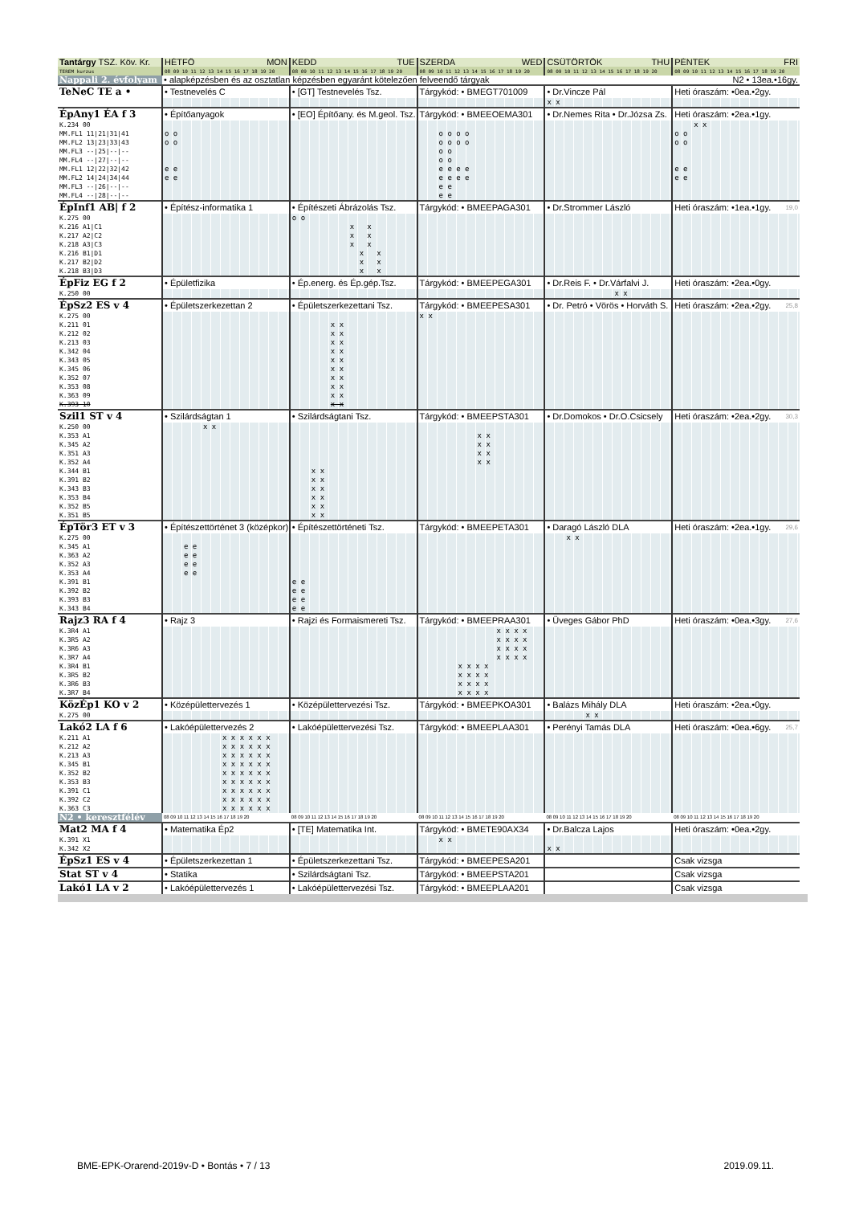| Tantárgy TSZ. Köv. Kr. | HÉTFŐ MON | KEDD TUE | SZERDA WED | CSÜTÖRTÖK THU | PÉNTEK FRI |
| TEREM kurzus | 08 09 10 11 12 13 14 15 16 17 18 19 20 | 08 09 10 11 12 13 14 15 16 17 18 19 20 | 08 09 10 11 12 13 14 15 16 17 18 19 20 | 08 09 10 11 12 13 14 15 16 17 18 19 20 | 08 09 10 11 12 13 14 15 16 17 18 19 20 |
| Nappali 2. évfolyam | • alapképzésben és az osztatlan képzésben egyaránt kötelezően felveendő tárgyak N2 • 13ea.•16gy. | | | | |
| TeNeC TE a • | • Testnevelés C | • [GT] Testnevelés Tsz. | Tárgykód: • BMEGT701009 | • Dr.Vincze Pál | Heti óraszám: •0ea.•2gy. |
| | | | | x x | |
| ÉpAny1 ÉA f 3 | • Építőanyagok | • [EO] Építőany. és M.geol. Tsz. | Tárgykód: • BMEEOEMA301 | • Dr.Nemes Rita • Dr.Józsa Zs. | Heti óraszám: •2ea.•1gy. |
| K.234 00 | | | | | x x |
| MM.FL1 11/21/31/41 | o o | | o o o o | | o o |
| MM.FL2 13/23/33/43 | o o | | o o o o | | o o |
| MM.FL3 --/25/--/-- | | | o o | | |
| MM.FL4 --/27/--/-- | | | o o | | |
| MM.FL1 12/22/32/42 | e e | | e e e e | | e e |
| MM.FL2 14/24/34/44 | e e | | e e e e | | e e |
| MM.FL3 --/26/--/-- | | | e e | | |
| MM.FL4 --/28/--/-- | | | e e | | |
| ÉpInf1 AB/ f 2 | • Építész-informatika 1 | • Építészeti Ábrázolás Tsz. | Tárgykód: • BMEEPAGA301 | • Dr.Strommer László | Heti óraszám: •1ea.•1gy. 19,0 |
| K.275 00 | | o o | | | |
| K.216 A1/C1 | | x x | | | |
| K.217 A2/C2 | | x x | | | |
| K.218 A3/C3 | | x x | | | |
| K.216 B1/D1 | | x x | | | |
| K.217 B2/D2 | | x x | | | |
| K.218 B3/D3 | | x x | | | |
| ÉpFiz EG f 2 | • Épületfizika | • Ép.energ. és Ép.gép.Tsz. | Tárgykód: • BMEEPEGA301 | • Dr.Reis F. • Dr.Várfalvi J. | Heti óraszám: •2ea.•0gy. |
| K.250 00 | | | | x x | |
| ÉpSz2 ES v 4 | • Épületszerkezettan 2 | • Épületszerkezettani Tsz. | Tárgykód: • BMEEPESA301 | • Dr. Petró • Vörös • Horváth S. | Heti óraszám: •2ea.•2gy. 25,8 |
| K.275 00 | | | x x | | |
| K.211 01 | | x x | | | |
| K.212 02 | | x x | | | |
| K.213 03 | | x x | | | |
| K.342 04 | | x x | | | |
| K.343 05 | | x x | | | |
| K.345 06 | | x x | | | |
| K.352 07 | | x x | | | |
| K.353 08 | | x x | | | |
| K.363 09 | | x x | | | |
| K.393 10 | | x x | | | |
| Szil1 ST v 4 | • Szilárdságtan 1 | • Szilárdságtani Tsz. | Tárgykód: • BMEEPSTA301 | • Dr.Domokos • Dr.O.Csicsely | Heti óraszám: •2ea.•2gy. 30,3 |
| K.250 00 | x x | | | | |
| K.353 A1 | | | x x | | |
| K.345 A2 | | | x x | | |
| K.351 A3 | | | x x | | |
| K.352 A4 | | | x x | | |
| K.344 B1 | | x x | | | |
| K.391 B2 | | x x | | | |
| K.343 B3 | | x x | | | |
| K.353 B4 | | x x | | | |
| K.352 B5 | | x x | | | |
| K.351 B5 | | x x | | | |
| ÉpTör3 ET v 3 | • Építészettörténet 3 (középkor) | • Építészettörténeti Tsz. | Tárgykód: • BMEEPETA301 | • Daragó László DLA | Heti óraszám: •2ea.•1gy. 29,6 |
| K.275 00 | | | | x x | |
| K.345 A1 | e e | | | | |
| K.363 A2 | e e | | | | |
| K.352 A3 | e e | | | | |
| K.353 A4 | e e | | | | |
| K.391 B1 | | e e | | | |
| K.392 B2 | | e e | | | |
| K.393 B3 | | e e | | | |
| K.343 B4 | | e e | | | |
| Rajz3 RA f 4 | • Rajz 3 | • Rajzi és Formaismereti Tsz. | Tárgykód: • BMEEPRAA301 | • Üveges Gábor PhD | Heti óraszám: •0ea.•3gy. 27,6 |
| K.3R4 A1 | | | x x x x | | |
| K.3R5 A2 | | | x x x x | | |
| K.3R6 A3 | | | x x x x | | |
| K.3R7 A4 | | | x x x x | | |
| K.3R4 B1 | | | x x x x | | |
| K.3R5 B2 | | | x x x x | | |
| K.3R6 B3 | | | x x x x | | |
| K.3R7 B4 | | | x x x x | | |
| KözÉp1 KO v 2 | • Középülettervezés 1 | • Középülettervezési Tsz. | Tárgykód: • BMEEPKOA301 | • Balázs Mihály DLA | Heti óraszám: •2ea.•0gy. |
| K.275 00 | | | | x x | |
| Lakó2 LA f 6 | • Lakóépülettervezés 2 | • Lakóépülettervezési Tsz. | Tárgykód: • BMEEPLAA301 | • Perényi Tamás DLA | Heti óraszám: •0ea.•6gy. 25,7 |
| K.211 A1 | x x x x x x | | | | |
| K.212 A2 | x x x x x x | | | | |
| K.213 A3 | x x x x x x | | | | |
| K.345 B1 | x x x x x x | | | | |
| K.352 B2 | x x x x x x | | | | |
| K.353 B3 | x x x x x x | | | | |
| K.391 C1 | x x x x x x | | | | |
| K.392 C2 | x x x x x x | | | | |
| K.363 C3 | x x x x x x | | | | |
| N2 • keresztfélév | 08 09 10 11 12 13 14 15 16 17 18 19 20 | 08 09 10 11 12 13 14 15 16 17 18 19 20 | 08 09 10 11 12 13 14 15 16 17 18 19 20 | 08 09 10 11 12 13 14 15 16 17 18 19 20 | 08 09 10 11 12 13 14 15 16 17 18 19 20 |
| Mat2 MA f 4 | • Matematika Ép2 | • [TE] Matematika Int. | Tárgykód: • BMETE90AX34 | • Dr.Balcza Lajos | Heti óraszám: •0ea.•2gy. |
| K.391 X1 | | | x x | | |
| K.342 X2 | | | | x x | |
| ÉpSz1 ES v 4 | • Épületszerkezettan 1 | • Épületszerkezettani Tsz. | Tárgykód: • BMEEPESA201 | | Csak vizsga |
| Stat ST v 4 | • Statika | • Szilárdságtani Tsz. | Tárgykód: • BMEEPSTA201 | | Csak vizsga |
| Lakó1 LA v 2 | • Lakóépülettervezés 1 | • Lakóépülettervezési Tsz. | Tárgykód: • BMEEPLAA201 | | Csak vizsga |
BME-EPK-Orarend-2019v-D • Bontás • 7 / 13 2019.09.11.